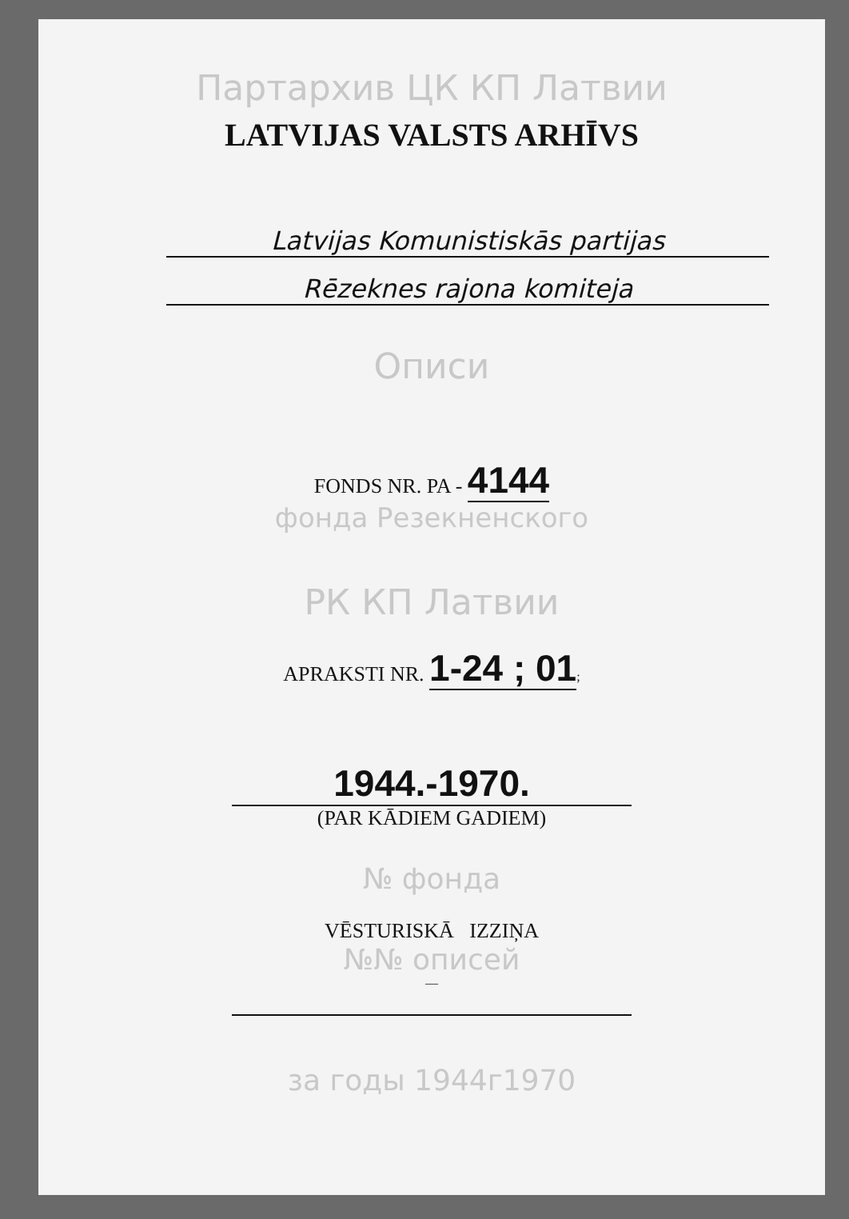Партархив ЦК КП Латвии
LATVIJAS VALSTS ARHĪVS
Latvijas Komunistiskās partijas
Rēzeknes rajona komiteja
Описи
FONDS NR. PA - 4144
фонда Резекненского
РК КП Латвии
APRAKSTI NR. 1-24 ; 01;
1944.-1970.
(PAR KĀDIEM GADIEM)
№ фонда
VĒSTURISKĀ IZZIŅA
№№ описей
—
за годы 1944г1970